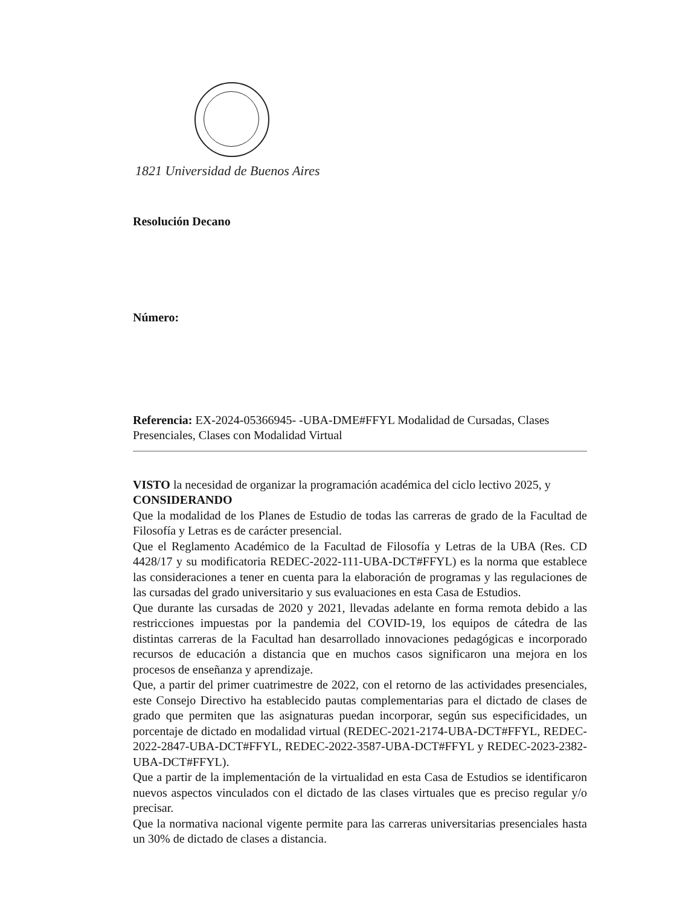1821 Universidad de Buenos Aires
Resolución Decano
Número:
Referencia: EX-2024-05366945- -UBA-DME#FFYL Modalidad de Cursadas, Clases Presenciales, Clases con Modalidad Virtual
VISTO la necesidad de organizar la programación académica del ciclo lectivo 2025, y
CONSIDERANDO
Que la modalidad de los Planes de Estudio de todas las carreras de grado de la Facultad de Filosofía y Letras es de carácter presencial.
Que el Reglamento Académico de la Facultad de Filosofía y Letras de la UBA (Res. CD 4428/17 y su modificatoria REDEC-2022-111-UBA-DCT#FFYL) es la norma que establece las consideraciones a tener en cuenta para la elaboración de programas y las regulaciones de las cursadas del grado universitario y sus evaluaciones en esta Casa de Estudios.
Que durante las cursadas de 2020 y 2021, llevadas adelante en forma remota debido a las restricciones impuestas por la pandemia del COVID-19, los equipos de cátedra de las distintas carreras de la Facultad han desarrollado innovaciones pedagógicas e incorporado recursos de educación a distancia que en muchos casos significaron una mejora en los procesos de enseñanza y aprendizaje.
Que, a partir del primer cuatrimestre de 2022, con el retorno de las actividades presenciales, este Consejo Directivo ha establecido pautas complementarias para el dictado de clases de grado que permiten que las asignaturas puedan incorporar, según sus especificidades, un porcentaje de dictado en modalidad virtual (REDEC-2021-2174-UBA-DCT#FFYL, REDEC-2022-2847-UBA-DCT#FFYL, REDEC-2022-3587-UBA-DCT#FFYL y REDEC-2023-2382-UBA-DCT#FFYL).
Que a partir de la implementación de la virtualidad en esta Casa de Estudios se identificaron nuevos aspectos vinculados con el dictado de las clases virtuales que es preciso regular y/o precisar.
Que la normativa nacional vigente permite para las carreras universitarias presenciales hasta un 30% de dictado de clases a distancia.